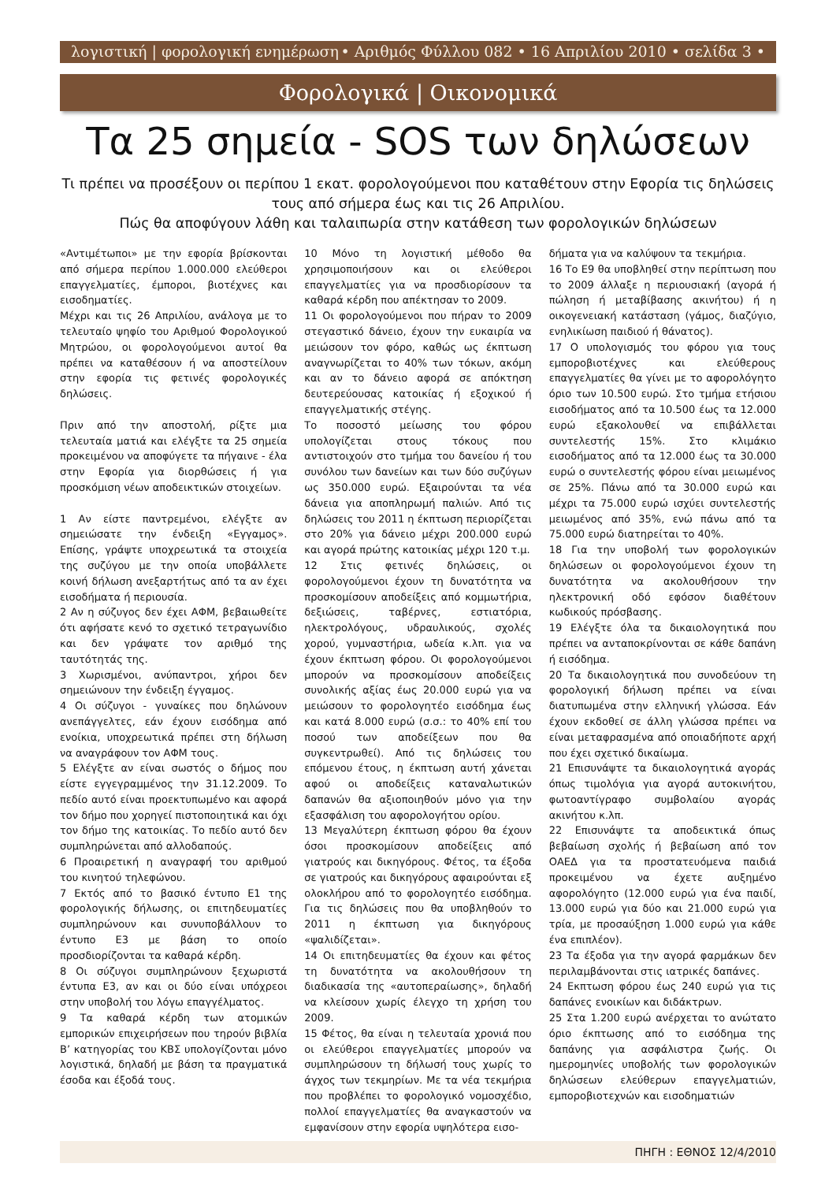λογιστική | φορολογική ενημέρωση • Αριθμός Φύλλου 082 • 16 Απριλίου 2010 • σελίδα 3 •
Φορολογικά | Οικονομικά
Τα 25 σημεία - SOS των δηλώσεων
Τι πρέπει να προσέξουν οι περίπου 1 εκατ. φορολογούμενοι που καταθέτουν στην Εφορία τις δηλώσεις τους από σήμερα έως και τις 26 Απριλίου.
Πώς θα αποφύγουν λάθη και ταλαιπωρία στην κατάθεση των φορολογικών δηλώσεων
«Αντιμέτωποι» με την εφορία βρίσκονται από σήμερα περίπου 1.000.000 ελεύθεροι επαγγελματίες, έμποροι, βιοτέχνες και εισοδηματίες.
Μέχρι και τις 26 Απριλίου, ανάλογα με το τελευταίο ψηφίο του Αριθμού Φορολογικού Μητρώου, οι φορολογούμενοι αυτοί θα πρέπει να καταθέσουν ή να αποστείλουν στην εφορία τις φετινές φορολογικές δηλώσεις.
Πριν από την αποστολή, ρίξτε μια τελευταία ματιά και ελέγξτε τα 25 σημεία προκειμένου να αποφύγετε τα πήγαινε - έλα στην Εφορία για διορθώσεις ή για προσκόμιση νέων αποδεικτικών στοιχείων.
1 Αν είστε παντρεμένοι, ελέγξτε αν σημειώσατε την ένδειξη «Εγγαμος». Επίσης, γράψτε υποχρεωτικά τα στοιχεία της συζύγου με την οποία υποβάλλετε κοινή δήλωση ανεξαρτήτως από τα αν έχει εισοδήματα ή περιουσία.
2 Αν η σύζυγος δεν έχει ΑΦΜ, βεβαιωθείτε ότι αφήσατε κενό το σχετικό τετραγωνίδιο και δεν γράψατε τον αριθμό της ταυτότητάς της.
3 Χωρισμένοι, ανύπαντροι, χήροι δεν σημειώνουν την ένδειξη έγγαμος.
4 Οι σύζυγοι - γυναίκες που δηλώνουν ανεπάγγελτες, εάν έχουν εισόδημα από ενοίκια, υποχρεωτικά πρέπει στη δήλωση να αναγράφουν τον ΑΦΜ τους.
5 Ελέγξτε αν είναι σωστός ο δήμος που είστε εγγεγραμμένος την 31.12.2009. Το πεδίο αυτό είναι προεκτυπωμένο και αφορά τον δήμο που χορηγεί πιστοποιητικά και όχι τον δήμο της κατοικίας. Το πεδίο αυτό δεν συμπληρώνεται από αλλοδαπούς.
6 Προαιρετική η αναγραφή του αριθμού του κινητού τηλεφώνου.
7 Εκτός από το βασικό έντυπο Ε1 της φορολογικής δήλωσης, οι επιτηδευματίες συμπληρώνουν και συνυποβάλλουν το έντυπο Ε3 με βάση το οποίο προσδιορίζονται τα καθαρά κέρδη.
8 Οι σύζυγοι συμπληρώνουν ξεχωριστά έντυπα Ε3, αν και οι δύο είναι υπόχρεοι στην υποβολή του λόγω επαγγέλματος.
9 Τα καθαρά κέρδη των ατομικών εμπορικών επιχειρήσεων που τηρούν βιβλία Β’ κατηγορίας του ΚΒΣ υπολογίζονται μόνο λογιστικά, δηλαδή με βάση τα πραγματικά έσοδα και έξοδά τους.
10 Μόνο τη λογιστική μέθοδο θα χρησιμοποιήσουν και οι ελεύθεροι επαγγελματίες για να προσδιορίσουν τα καθαρά κέρδη που απέκτησαν το 2009.
11 Οι φορολογούμενοι που πήραν το 2009 στεγαστικό δάνειο, έχουν την ευκαιρία να μειώσουν τον φόρο, καθώς ως έκπτωση αναγνωρίζεται το 40% των τόκων, ακόμη και αν το δάνειο αφορά σε απόκτηση δευτερεύουσας κατοικίας ή εξοχικού ή επαγγελματικής στέγης.
Το ποσοστό μείωσης του φόρου υπολογίζεται στους τόκους που αντιστοιχούν στο τμήμα του δανείου ή του συνόλου των δανείων και των δύο συζύγων ως 350.000 ευρώ. Εξαιρούνται τα νέα δάνεια για αποπληρωμή παλιών. Από τις δηλώσεις του 2011 η έκπτωση περιορίζεται στο 20% για δάνειο μέχρι 200.000 ευρώ και αγορά πρώτης κατοικίας μέχρι 120 τ.μ.
12 Στις φετινές δηλώσεις, οι φορολογούμενοι έχουν τη δυνατότητα να προσκομίσουν αποδείξεις από κομμωτήρια, δεξιώσεις, ταβέρνες, εστιατόρια, ηλεκτρολόγους, υδραυλικούς, σχολές χορού, γυμναστήρια, ωδεία κ.λπ. για να έχουν έκπτωση φόρου. Οι φορολογούμενοι μπορούν να προσκομίσουν αποδείξεις συνολικής αξίας έως 20.000 ευρώ για να μειώσουν το φορολογητέο εισόδημα έως και κατά 8.000 ευρώ (σ.σ.: το 40% επί του ποσού των αποδείξεων που θα συγκεντρωθεί). Από τις δηλώσεις του επόμενου έτους, η έκπτωση αυτή χάνεται αφού οι αποδείξεις καταναλωτικών δαπανών θα αξιοποιηθούν μόνο για την εξασφάλιση του αφορολογήτου ορίου.
13 Μεγαλύτερη έκπτωση φόρου θα έχουν όσοι προσκομίσουν αποδείξεις από γιατρούς και δικηγόρους. Φέτος, τα έξοδα σε γιατρούς και δικηγόρους αφαιρούνται εξ ολοκλήρου από το φορολογητέο εισόδημα. Για τις δηλώσεις που θα υποβληθούν το 2011 η έκπτωση για δικηγόρους «ψαλιδίζεται».
14 Οι επιτηδευματίες θα έχουν και φέτος τη δυνατότητα να ακολουθήσουν τη διαδικασία της «αυτοπεραίωσης», δηλαδή να κλείσουν χωρίς έλεγχο τη χρήση του 2009.
15 Φέτος, θα είναι η τελευταία χρονιά που οι ελεύθεροι επαγγελματίες μπορούν να συμπληρώσουν τη δήλωσή τους χωρίς το άγχος των τεκμηρίων. Με τα νέα τεκμήρια που προβλέπει το φορολογικό νομοσχέδιο, πολλοί επαγγελματίες θα αναγκαστούν να εμφανίσουν στην εφορία υψηλότερα εισο-
δήματα για να καλύψουν τα τεκμήρια.
16 Το Ε9 θα υποβληθεί στην περίπτωση που το 2009 άλλαξε η περιουσιακή (αγορά ή πώληση ή μεταβίβασης ακινήτου) ή η οικογενειακή κατάσταση (γάμος, διαζύγιο, ενηλικίωση παιδιού ή θάνατος).
17 Ο υπολογισμός του φόρου για τους εμποροβιοτέχνες και ελεύθερους επαγγελματίες θα γίνει με το αφορολόγητο όριο των 10.500 ευρώ. Στο τμήμα ετήσιου εισοδήματος από τα 10.500 έως τα 12.000 ευρώ εξακολουθεί να επιβάλλεται συντελεστής 15%. Στο κλιμάκιο εισοδήματος από τα 12.000 έως τα 30.000 ευρώ ο συντελεστής φόρου είναι μειωμένος σε 25%. Πάνω από τα 30.000 ευρώ και μέχρι τα 75.000 ευρώ ισχύει συντελεστής μειωμένος από 35%, ενώ πάνω από τα 75.000 ευρώ διατηρείται το 40%.
18 Για την υποβολή των φορολογικών δηλώσεων οι φορολογούμενοι έχουν τη δυνατότητα να ακολουθήσουν την ηλεκτρονική οδό εφόσον διαθέτουν κωδικούς πρόσβασης.
19 Ελέγξτε όλα τα δικαιολογητικά που πρέπει να ανταποκρίνονται σε κάθε δαπάνη ή εισόδημα.
20 Τα δικαιολογητικά που συνοδεύουν τη φορολογική δήλωση πρέπει να είναι διατυπωμένα στην ελληνική γλώσσα. Εάν έχουν εκδοθεί σε άλλη γλώσσα πρέπει να είναι μεταφρασμένα από οποιαδήποτε αρχή που έχει σχετικό δικαίωμα.
21 Επισυνάψτε τα δικαιολογητικά αγοράς όπως τιμολόγια για αγορά αυτοκινήτου, φωτοαντίγραφο συμβολαίου αγοράς ακινήτου κ.λπ.
22 Επισυνάψτε τα αποδεικτικά όπως βεβαίωση σχολής ή βεβαίωση από τον ΟΑΕΔ για τα προστατευόμενα παιδιά προκειμένου να έχετε αυξημένο αφορολόγητο (12.000 ευρώ για ένα παιδί, 13.000 ευρώ για δύο και 21.000 ευρώ για τρία, με προσαύξηση 1.000 ευρώ για κάθε ένα επιπλέον).
23 Τα έξοδα για την αγορά φαρμάκων δεν περιλαμβάνονται στις ιατρικές δαπάνες.
24 Εκπτωση φόρου έως 240 ευρώ για τις δαπάνες ενοικίων και διδάκτρων.
25 Στα 1.200 ευρώ ανέρχεται το ανώτατο όριο έκπτωσης από το εισόδημα της δαπάνης για ασφάλιστρα ζωής. Οι ημερομηνίες υποβολής των φορολογικών δηλώσεων ελεύθερων επαγγελματιών, εμποροβιοτεχνών και εισοδηματιών
ΠΗΓΗ : ΕΘΝΟΣ 12/4/2010